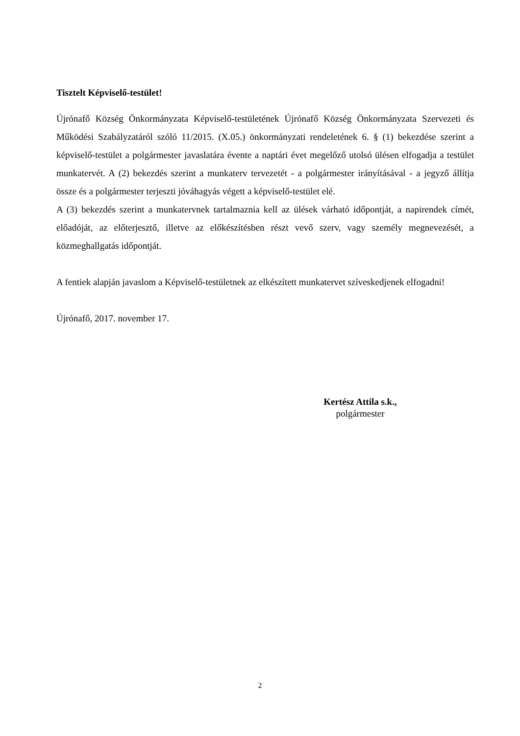Tisztelt Képviselő-testület!
Újrónafő Község Önkormányzata Képviselő-testületének Újrónafő Község Önkormányzata Szervezeti és Működési Szabályzatáról szóló 11/2015. (X.05.) önkormányzati rendeletének 6. § (1) bekezdése szerint a képviselő-testület a polgármester javaslatára évente a naptári évet megelőző utolsó ülésen elfogadja a testület munkatervét. A (2) bekezdés szerint a munkaterv tervezetét - a polgármester irányításával - a jegyző állítja össze és a polgármester terjeszti jóváhagyás végett a képviselő-testület elé.
A (3) bekezdés szerint a munkatervnek tartalmaznia kell az ülések várható időpontját, a napirendek címét, előadóját, az előterjesztő, illetve az előkészítésben részt vevő szerv, vagy személy megnevezését, a közmeghallgatás időpontját.
A fentiek alapján javaslom a Képviselő-testületnek az elkészített munkatervet szíveskedjenek elfogadni!
Újrónafő, 2017. november 17.
Kertész Attila s.k.,
polgármester
2